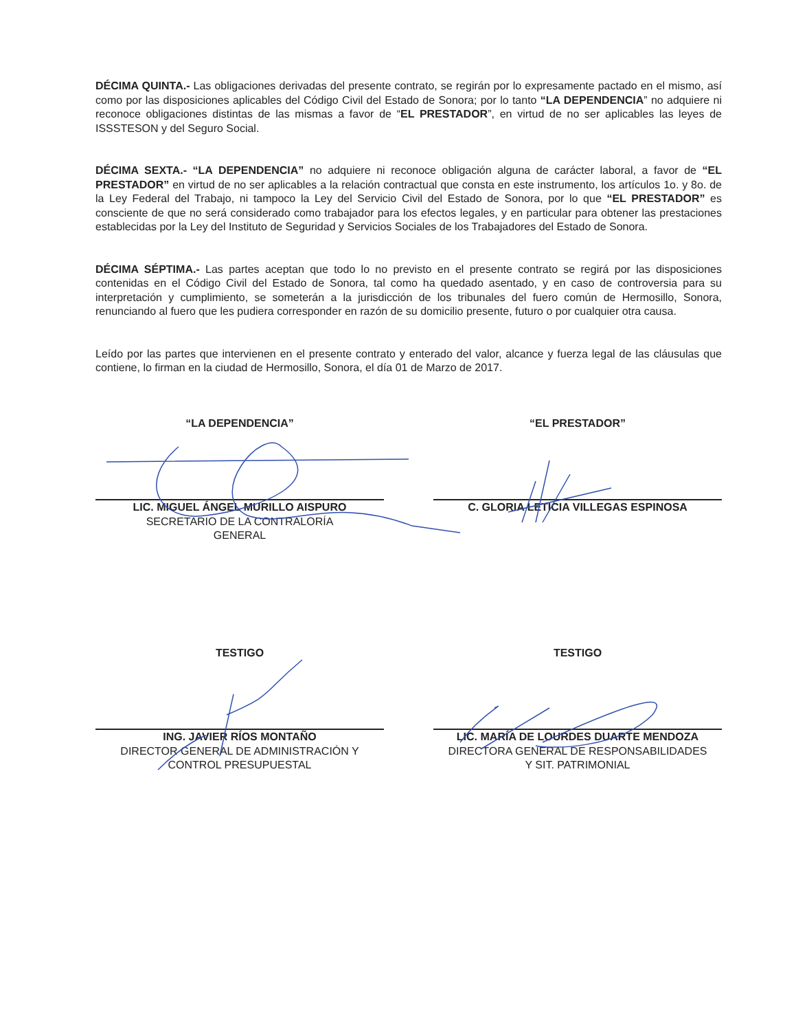DÉCIMA QUINTA.- Las obligaciones derivadas del presente contrato, se regirán por lo expresamente pactado en el mismo, así como por las disposiciones aplicables del Código Civil del Estado de Sonora; por lo tanto “LA DEPENDENCIA” no adquiere ni reconoce obligaciones distintas de las mismas a favor de “EL PRESTADOR”, en virtud de no ser aplicables las leyes de ISSSTESON y del Seguro Social.
DÉCIMA SEXTA.- “LA DEPENDENCIA” no adquiere ni reconoce obligación alguna de carácter laboral, a favor de “EL PRESTADOR” en virtud de no ser aplicables a la relación contractual que consta en este instrumento, los artículos 1o. y 8o. de la Ley Federal del Trabajo, ni tampoco la Ley del Servicio Civil del Estado de Sonora, por lo que “EL PRESTADOR” es consciente de que no será considerado como trabajador para los efectos legales, y en particular para obtener las prestaciones establecidas por la Ley del Instituto de Seguridad y Servicios Sociales de los Trabajadores del Estado de Sonora.
DÉCIMA SÉPTIMA.- Las partes aceptan que todo lo no previsto en el presente contrato se regirá por las disposiciones contenidas en el Código Civil del Estado de Sonora, tal como ha quedado asentado, y en caso de controversia para su interpretación y cumplimiento, se someterán a la jurisdicción de los tribunales del fuero común de Hermosillo, Sonora, renunciando al fuero que les pudiera corresponder en razón de su domicilio presente, futuro o por cualquier otra causa.
Leído por las partes que intervienen en el presente contrato y enterado del valor, alcance y fuerza legal de las cláusulas que contiene, lo firman en la ciudad de Hermosillo, Sonora, el día 01 de Marzo de 2017.
“LA DEPENDENCIA”
LIC. MIGUEL ÁNGEL MURILLO AISPURO
SECRETARIO DE LA CONTRALORÍA
GENERAL
“EL PRESTADOR”
C. GLORIA LETICIA VILLEGAS ESPINOSA
TESTIGO
ING. JAVIER RÍOS MONTAÑO
DIRECTOR GENERAL DE ADMINISTRACIÓN Y
CONTROL PRESUPUESTAL
TESTIGO
LIC. MARÍA DE LOURDES DUARTE MENDOZA
DIRECTORA GENERAL DE RESPONSABILIDADES
Y SIT. PATRIMONIAL